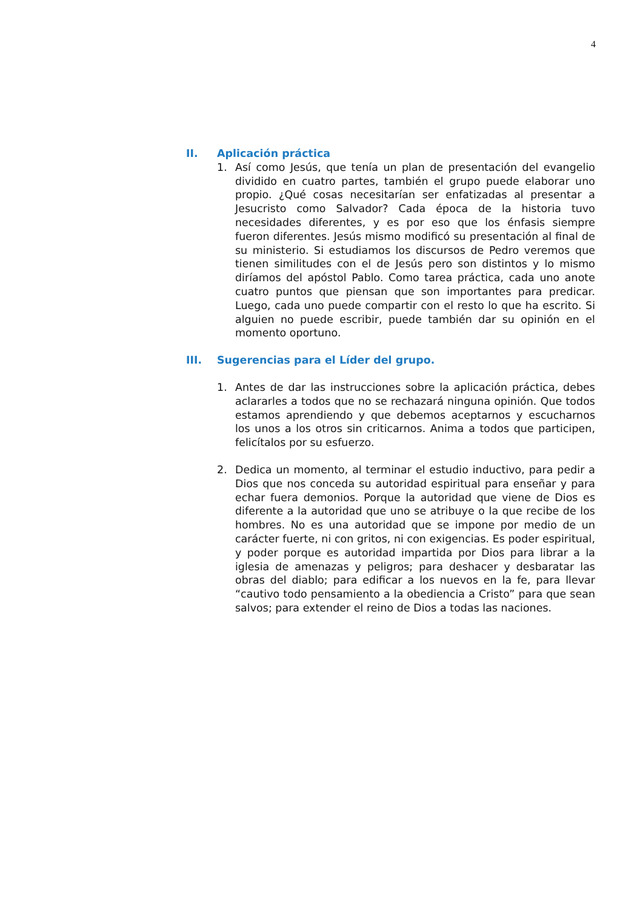4
II. Aplicación práctica
1. Así como Jesús, que tenía un plan de presentación del evangelio dividido en cuatro partes, también el grupo puede elaborar uno propio. ¿Qué cosas necesitarían ser enfatizadas al presentar a Jesucristo como Salvador? Cada época de la historia tuvo necesidades diferentes, y es por eso que los énfasis siempre fueron diferentes. Jesús mismo modificó su presentación al final de su ministerio. Si estudiamos los discursos de Pedro veremos que tienen similitudes con el de Jesús pero son distintos y lo mismo diríamos del apóstol Pablo. Como tarea práctica, cada uno anote cuatro puntos que piensan que son importantes para predicar. Luego, cada uno puede compartir con el resto lo que ha escrito. Si alguien no puede escribir, puede también dar su opinión en el momento oportuno.
III. Sugerencias para el Líder del grupo.
1. Antes de dar las instrucciones sobre la aplicación práctica, debes aclararles a todos que no se rechazará ninguna opinión. Que todos estamos aprendiendo y que debemos aceptarnos y escucharnos los unos a los otros sin criticarnos. Anima a todos que participen, felicítalos por su esfuerzo.
2. Dedica un momento, al terminar el estudio inductivo, para pedir a Dios que nos conceda su autoridad espiritual para enseñar y para echar fuera demonios. Porque la autoridad que viene de Dios es diferente a la autoridad que uno se atribuye o la que recibe de los hombres. No es una autoridad que se impone por medio de un carácter fuerte, ni con gritos, ni con exigencias. Es poder espiritual, y poder porque es autoridad impartida por Dios para librar a la iglesia de amenazas y peligros; para deshacer y desbaratar las obras del diablo; para edificar a los nuevos en la fe, para llevar “cautivo todo pensamiento a la obediencia a Cristo” para que sean salvos; para extender el reino de Dios a todas las naciones.